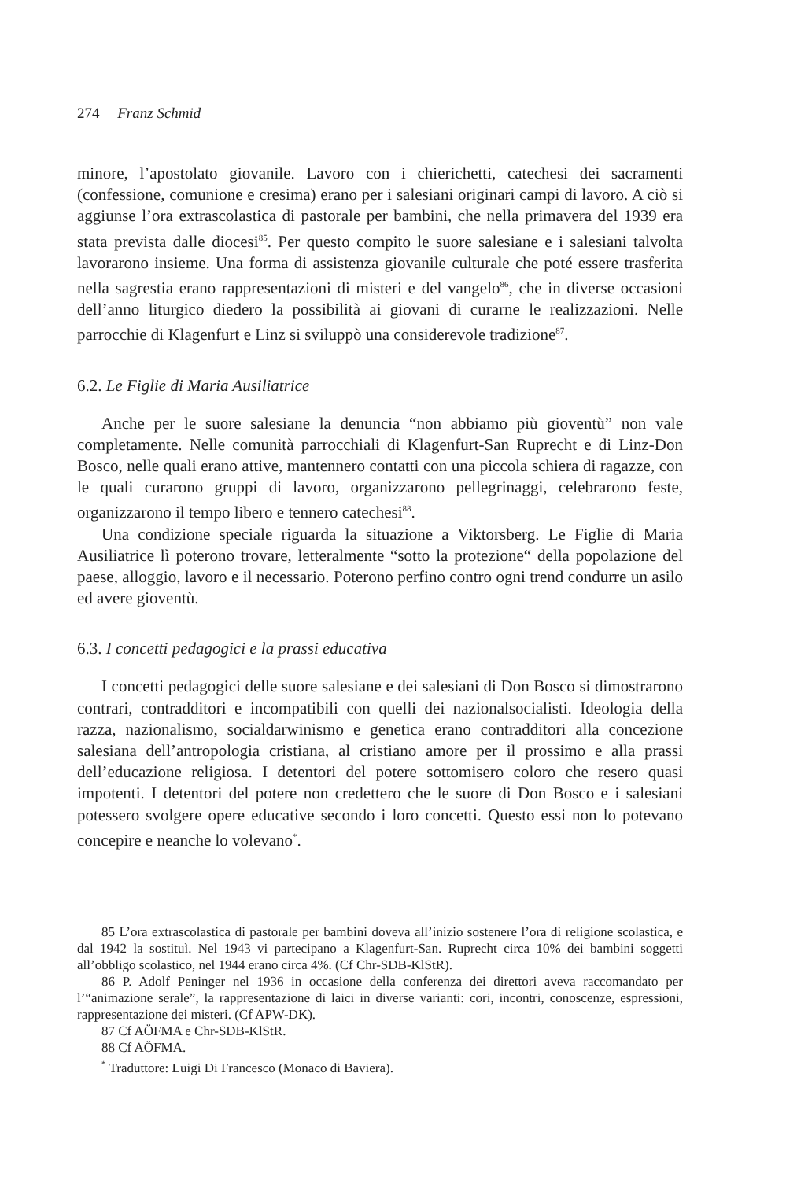274 Franz Schmid
minore, l’apostolato giovanile. Lavoro con i chierichetti, catechesi dei sacramenti (confessione, comunione e cresima) erano per i salesiani originari campi di lavoro. A ciò si aggiunse l’ora extrascolastica di pastorale per bambini, che nella primavera del 1939 era stata prevista dalle diocesi<sup>85</sup>. Per questo compito le suore salesiane e i salesiani talvolta lavorarono insieme. Una forma di assistenza giovanile culturale che poté essere trasferita nella sagrestia erano rappresentazioni di misteri e del vangelo<sup>86</sup>, che in diverse occasioni dell’anno liturgico diedero la possibilità ai giovani di curarne le realizzazioni. Nelle parrocchie di Klagenfurt e Linz si sviluppò una considerevole tradizione<sup>87</sup>.
6.2. Le Figlie di Maria Ausiliatrice
Anche per le suore salesiane la denuncia “non abbiamo più gioventù” non vale completamente. Nelle comunità parrocchiali di Klagenfurt-San Ruprecht e di Linz-Don Bosco, nelle quali erano attive, mantennero contatti con una piccola schiera di ragazze, con le quali curarono gruppi di lavoro, organizzarono pellegrinaggi, celebrarono feste, organizzarono il tempo libero e tennero catechesi<sup>88</sup>.
Una condizione speciale riguarda la situazione a Viktorsberg. Le Figlie di Maria Ausiliatrice lì poterono trovare, letteralmente “sotto la protezione“ della popolazione del paese, alloggio, lavoro e il necessario. Poterono perfino contro ogni trend condurre un asilo ed avere gioventù.
6.3. I concetti pedagogici e la prassi educativa
I concetti pedagogici delle suore salesiane e dei salesiani di Don Bosco si dimostrarono contrari, contradditori e incompatibili con quelli dei nazionalsocialisti. Ideologia della razza, nazionalismo, socialdarwinismo e genetica erano contradditori alla concezione salesiana dell’antropologia cristiana, al cristiano amore per il prossimo e alla prassi dell’educazione religiosa. I detentori del potere sottomisero coloro che resero quasi impotenti. I detentori del potere non credettero che le suore di Don Bosco e i salesiani potessero svolgere opere educative secondo i loro concetti. Questo essi non lo potevano concepire e neanche lo volevano<sup>*</sup>.
85 L’ora extrascolastica di pastorale per bambini doveva all’inizio sostenere l’ora di religione scolastica, e dal 1942 la sostituì. Nel 1943 vi partecipano a Klagenfurt-San. Ruprecht circa 10% dei bambini soggetti all’obbligo scolastico, nel 1944 erano circa 4%. (Cf Chr-SDB-KlStR).
86 P. Adolf Peninger nel 1936 in occasione della conferenza dei direttori aveva raccomandato per l’“animazione serale”, la rappresentazione di laici in diverse varianti: cori, incontri, conoscenze, espressioni, rappresentazione dei misteri. (Cf APW-DK).
87 Cf AÖFMA e Chr-SDB-KlStR.
88 Cf AÖFMA.
<sup>*</sup> Traduttore: Luigi Di Francesco (Monaco di Baviera).